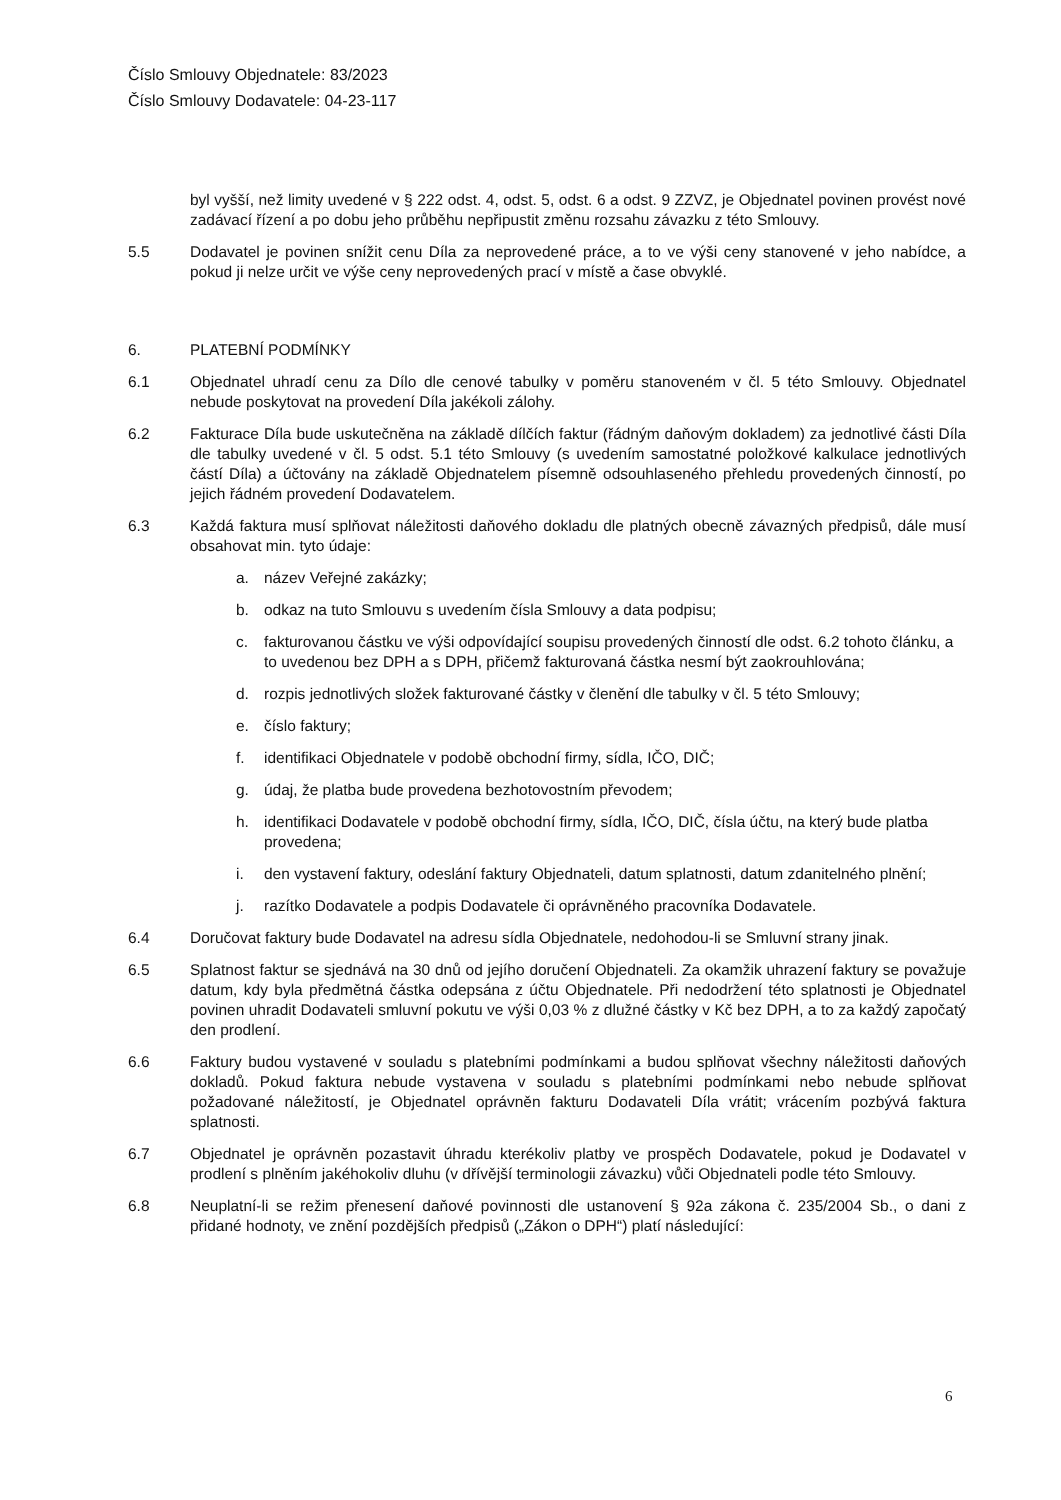Číslo Smlouvy Objednatele: 83/2023
Číslo Smlouvy Dodavatele: 04-23-117
byl vyšší, než limity uvedené v § 222 odst. 4, odst. 5, odst. 6 a odst. 9 ZZVZ, je Objednatel povinen provést nové zadávací řízení a po dobu jeho průběhu nepřipustit změnu rozsahu závazku z této Smlouvy.
5.5 Dodavatel je povinen snížit cenu Díla za neprovedené práce, a to ve výši ceny stanovené v jeho nabídce, a pokud ji nelze určit ve výše ceny neprovedených prací v místě a čase obvyklé.
6. PLATEBNÍ PODMÍNKY
6.1 Objednatel uhradí cenu za Dílo dle cenové tabulky v poměru stanoveném v čl. 5 této Smlouvy. Objednatel nebude poskytovat na provedení Díla jakékoli zálohy.
6.2 Fakturace Díla bude uskutečněna na základě dílčích faktur (řádným daňovým dokladem) za jednotlivé části Díla dle tabulky uvedené v čl. 5 odst. 5.1 této Smlouvy (s uvedením samostatné položkové kalkulace jednotlivých částí Díla) a účtovány na základě Objednatelem písemně odsouhlaseného přehledu provedených činností, po jejich řádném provedení Dodavatelem.
6.3 Každá faktura musí splňovat náležitosti daňového dokladu dle platných obecně závazných předpisů, dále musí obsahovat min. tyto údaje:
a. název Veřejné zakázky;
b. odkaz na tuto Smlouvu s uvedením čísla Smlouvy a data podpisu;
c. fakturovanou částku ve výši odpovídající soupisu provedených činností dle odst. 6.2 tohoto článku, a to uvedenou bez DPH a s DPH, přičemž fakturovaná částka nesmí být zaokrouhlována;
d. rozpis jednotlivých složek fakturované částky v členění dle tabulky v čl. 5 této Smlouvy;
e. číslo faktury;
f. identifikaci Objednatele v podobě obchodní firmy, sídla, IČO, DIČ;
g. údaj, že platba bude provedena bezhotovostním převodem;
h. identifikaci Dodavatele v podobě obchodní firmy, sídla, IČO, DIČ, čísla účtu, na který bude platba provedena;
i. den vystavení faktury, odeslání faktury Objednateli, datum splatnosti, datum zdanitelného plnění;
j. razítko Dodavatele a podpis Dodavatele či oprávněného pracovníka Dodavatele.
6.4 Doručovat faktury bude Dodavatel na adresu sídla Objednatele, nedohodou-li se Smluvní strany jinak.
6.5 Splatnost faktur se sjednává na 30 dnů od jejího doručení Objednateli. Za okamžik uhrazení faktury se považuje datum, kdy byla předmětná částka odepsána z účtu Objednatele. Při nedodržení této splatnosti je Objednatel povinen uhradit Dodavateli smluvní pokutu ve výši 0,03 % z dlužné částky v Kč bez DPH, a to za každý započatý den prodlení.
6.6 Faktury budou vystavené v souladu s platebními podmínkami a budou splňovat všechny náležitosti daňových dokladů. Pokud faktura nebude vystavena v souladu s platebními podmínkami nebo nebude splňovat požadované náležitostí, je Objednatel oprávněn fakturu Dodavateli Díla vrátit; vrácením pozbývá faktura splatnosti.
6.7 Objednatel je oprávněn pozastavit úhradu kterékoliv platby ve prospěch Dodavatele, pokud je Dodavatel v prodlení s plněním jakéhokoliv dluhu (v dřívější terminologii závazku) vůči Objednateli podle této Smlouvy.
6.8 Neuplatní-li se režim přenesení daňové povinnosti dle ustanovení § 92a zákona č. 235/2004 Sb., o dani z přidané hodnoty, ve znění pozdějších předpisů („Zákon o DPH“) platí následující:
6